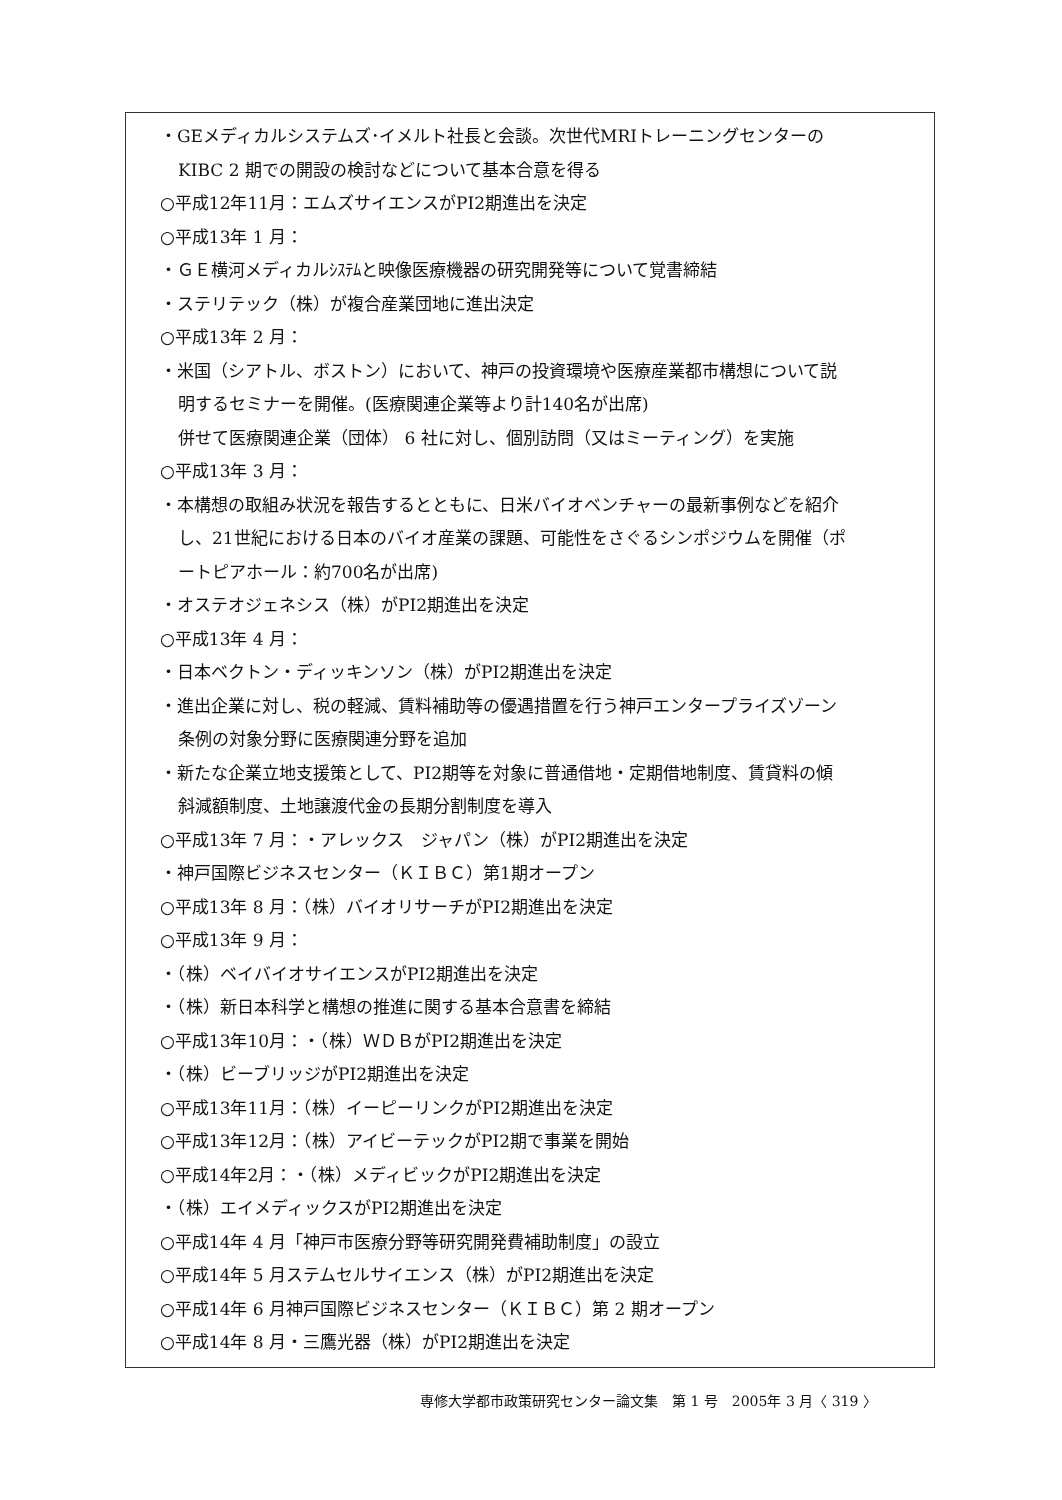・GEメディカルシステムズ･イメルト社長と会談。次世代MRIトレーニングセンターの
KIBC 2 期での開設の検討などについて基本合意を得る
○平成12年11月：エムズサイエンスがPI2期進出を決定
○平成13年 1 月：
・ＧＥ横河メディカルｼｽﾃﾑと映像医療機器の研究開発等について覚書締結
・ステリテック（株）が複合産業団地に進出決定
○平成13年 2 月：
・米国（シアトル、ボストン）において、神戸の投資環境や医療産業都市構想について説
明するセミナーを開催。(医療関連企業等より計140名が出席)
併せて医療関連企業（団体） 6 社に対し、個別訪問（又はミーティング）を実施
○平成13年 3 月：
・本構想の取組み状況を報告するとともに、日米バイオベンチャーの最新事例などを紹介
し、21世紀における日本のバイオ産業の課題、可能性をさぐるシンポジウムを開催（ポ
ートピアホール：約700名が出席)
・オステオジェネシス（株）がPI2期進出を決定
○平成13年 4 月：
・日本ベクトン・ディッキンソン（株）がPI2期進出を決定
・進出企業に対し、税の軽減、賃料補助等の優遇措置を行う神戸エンタープライズゾーン
条例の対象分野に医療関連分野を追加
・新たな企業立地支援策として、PI2期等を対象に普通借地・定期借地制度、賃貸料の傾
斜減額制度、土地譲渡代金の長期分割制度を導入
○平成13年 7 月：・アレックス　ジャパン（株）がPI2期進出を決定
・神戸国際ビジネスセンター（ＫＩＢＣ）第1期オープン
○平成13年 8 月：（株）バイオリサーチがPI2期進出を決定
○平成13年 9 月：
・（株）ベイバイオサイエンスがPI2期進出を決定
・（株）新日本科学と構想の推進に関する基本合意書を締結
○平成13年10月：・（株）ＷＤＢがPI2期進出を決定
・（株）ビーブリッジがPI2期進出を決定
○平成13年11月：（株）イーピーリンクがPI2期進出を決定
○平成13年12月：（株）アイビーテックがPI2期で事業を開始
○平成14年2月：・（株）メディビックがPI2期進出を決定
・（株）エイメディックスがPI2期進出を決定
○平成14年 4 月「神戸市医療分野等研究開発費補助制度」の設立
○平成14年 5 月ステムセルサイエンス（株）がPI2期進出を決定
○平成14年 6 月神戸国際ビジネスセンター（ＫＩＢＣ）第 2 期オープン
○平成14年 8 月・三鷹光器（株）がPI2期進出を決定
専修大学都市政策研究センター論文集　第 1 号　2005年 3 月〈 319 〉